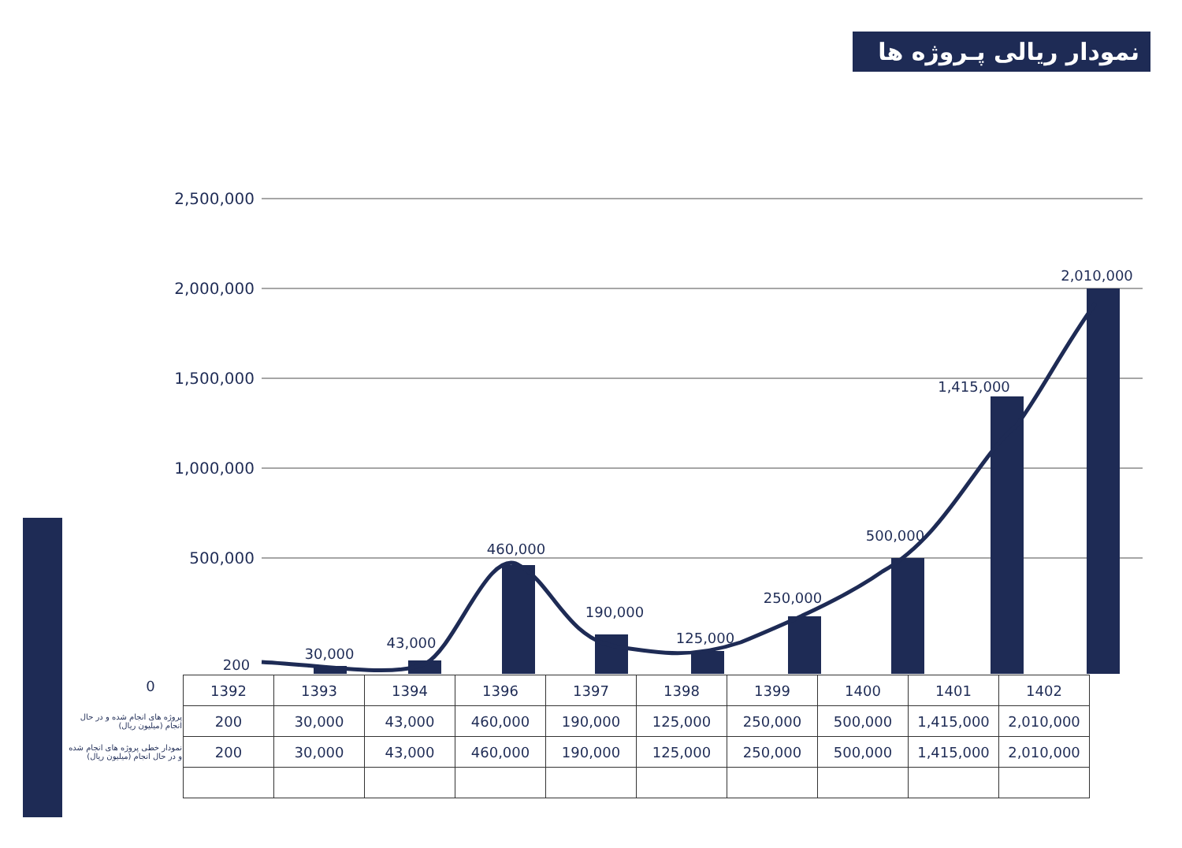نمودار ریالی پـروژه ها
2,500,000
2,000,000
1,500,000
1,000,000
500,000
200
30,000
43,000
460,000
190,000
125,000
250,000
500,000
1,415,000
2,010,000
0
| | 1392 | 1393 | 1394 | 1396 | 1397 | 1398 | 1399 | 1400 | 1401 | 1402 |
| پروژه های انجام شده و در حال انجام (میلیون ریال) | 200 | 30,000 | 43,000 | 460,000 | 190,000 | 125,000 | 250,000 | 500,000 | 1,415,000 | 2,010,000 |
| نمودار خطی پروژه های انجام شده و در حال انجام (میلیون ریال) | 200 | 30,000 | 43,000 | 460,000 | 190,000 | 125,000 | 250,000 | 500,000 | 1,415,000 | 2,010,000 |